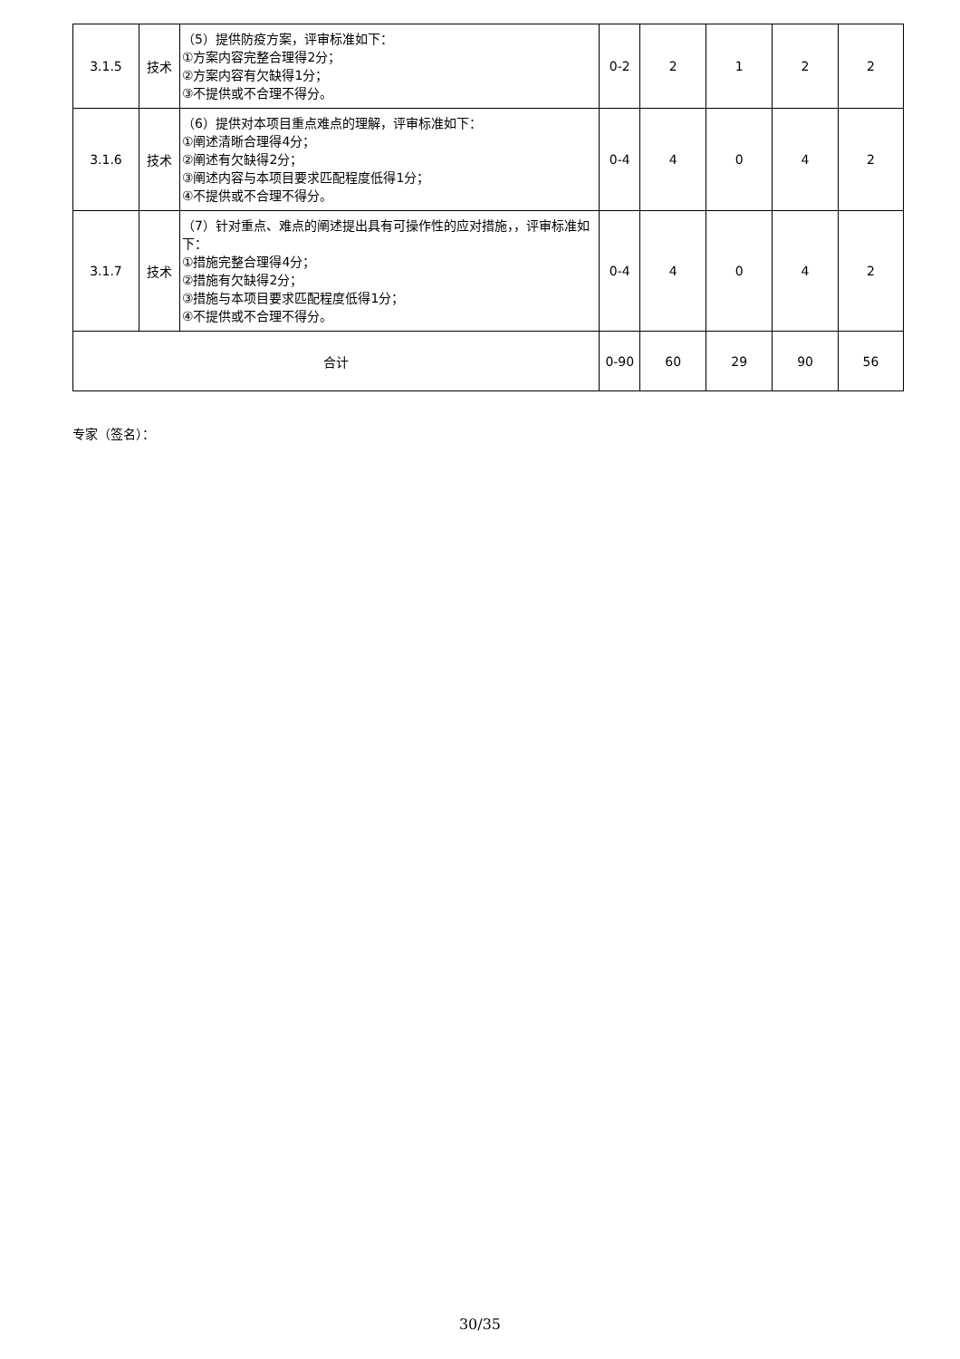| 3.1.5 | 技术 | （5）提供防疫方案，评审标准如下： ①方案内容完整合理得2分； ②方案内容有欠缺得1分； ③不提供或不合理不得分。 | 0-2 | 2 | 1 | 2 | 2 |
| 3.1.6 | 技术 | （6）提供对本项目重点难点的理解，评审标准如下： ①阐述清晰合理得4分； ②阐述有欠缺得2分； ③阐述内容与本项目要求匹配程度低得1分； ④不提供或不合理不得分。 | 0-4 | 4 | 0 | 4 | 2 |
| 3.1.7 | 技术 | （7）针对重点、难点的阐述提出具有可操作性的应对措施，，评审标准如下： ①措施完整合理得4分； ②措施有欠缺得2分； ③措施与本项目要求匹配程度低得1分； ④不提供或不合理不得分。 | 0-4 | 4 | 0 | 4 | 2 |
| 合计 | | | 0-90 | 60 | 29 | 90 | 56 |
专家（签名）：
30/35